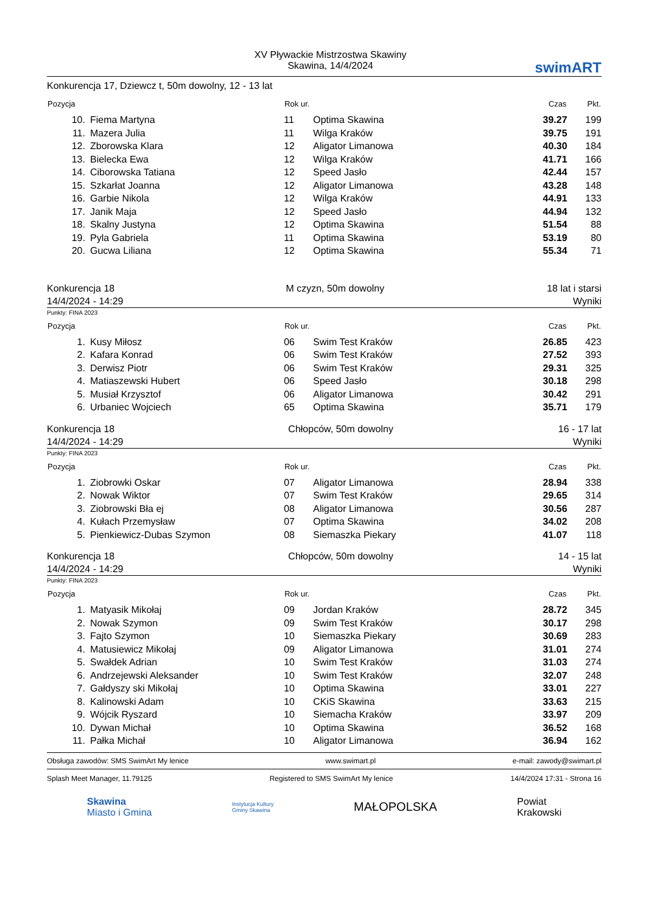XV Pływackie Mistrzostwa Skawiny
Skawina, 14/4/2024
swimART
Konkurencja 17, Dziewcz t, 50m dowolny, 12 - 13 lat
| Pozycja | | Rok ur. | | Czas | Pkt. |
| --- | --- | --- | --- | --- | --- |
| 10. | Fiema Martyna | 11 | Optima Skawina | 39.27 | 199 |
| 11. | Mazera Julia | 11 | Wilga Kraków | 39.75 | 191 |
| 12. | Zborowska Klara | 12 | Aligator Limanowa | 40.30 | 184 |
| 13. | Bielecka Ewa | 12 | Wilga Kraków | 41.71 | 166 |
| 14. | Ciborowska Tatiana | 12 | Speed Jasło | 42.44 | 157 |
| 15. | Szkarłat Joanna | 12 | Aligator Limanowa | 43.28 | 148 |
| 16. | Garbie Nikola | 12 | Wilga Kraków | 44.91 | 133 |
| 17. | Janik Maja | 12 | Speed Jasło | 44.94 | 132 |
| 18. | Skalny Justyna | 12 | Optima Skawina | 51.54 | 88 |
| 19. | Pyla Gabriela | 11 | Optima Skawina | 53.19 | 80 |
| 20. | Gucwa Liliana | 12 | Optima Skawina | 55.34 | 71 |
Konkurencja 18
14/4/2024 - 14:29
M czyzn, 50m dowolny 18 lat i starsi
Wyniki
Punkty: FINA 2023
| Pozycja | | Rok ur. | | Czas | Pkt. |
| --- | --- | --- | --- | --- | --- |
| 1. | Kusy Miłosz | 06 | Swim Test Kraków | 26.85 | 423 |
| 2. | Kafara Konrad | 06 | Swim Test Kraków | 27.52 | 393 |
| 3. | Derwisz Piotr | 06 | Swim Test Kraków | 29.31 | 325 |
| 4. | Matiaszewski Hubert | 06 | Speed Jasło | 30.18 | 298 |
| 5. | Musiał Krzysztof | 06 | Aligator Limanowa | 30.42 | 291 |
| 6. | Urbaniec Wojciech | 65 | Optima Skawina | 35.71 | 179 |
Konkurencja 18
14/4/2024 - 14:29
Chłopców, 50m dowolny 16 - 17 lat
Wyniki
Punkty: FINA 2023
| Pozycja | | Rok ur. | | Czas | Pkt. |
| --- | --- | --- | --- | --- | --- |
| 1. | Ziobrowki Oskar | 07 | Aligator Limanowa | 28.94 | 338 |
| 2. | Nowak Wiktor | 07 | Swim Test Kraków | 29.65 | 314 |
| 3. | Ziobrowski Bła ej | 08 | Aligator Limanowa | 30.56 | 287 |
| 4. | Kułach Przemysław | 07 | Optima Skawina | 34.02 | 208 |
| 5. | Pienkiewicz-Dubas Szymon | 08 | Siemaszka Piekary | 41.07 | 118 |
Konkurencja 18
14/4/2024 - 14:29
Chłopców, 50m dowolny 14 - 15 lat
Wyniki
Punkty: FINA 2023
| Pozycja | | Rok ur. | | Czas | Pkt. |
| --- | --- | --- | --- | --- | --- |
| 1. | Matyasik Mikołaj | 09 | Jordan Kraków | 28.72 | 345 |
| 2. | Nowak Szymon | 09 | Swim Test Kraków | 30.17 | 298 |
| 3. | Fajto Szymon | 10 | Siemaszka Piekary | 30.69 | 283 |
| 4. | Matusiewicz Mikołaj | 09 | Aligator Limanowa | 31.01 | 274 |
| 5. | Swałdek Adrian | 10 | Swim Test Kraków | 31.03 | 274 |
| 6. | Andrzejewski Aleksander | 10 | Swim Test Kraków | 32.07 | 248 |
| 7. | Gałdyszy ski Mikołaj | 10 | Optima Skawina | 33.01 | 227 |
| 8. | Kalinowski Adam | 10 | CKiS Skawina | 33.63 | 215 |
| 9. | Wójcik Ryszard | 10 | Siemacha Kraków | 33.97 | 209 |
| 10. | Dywan Michał | 10 | Optima Skawina | 36.52 | 168 |
| 11. | Pałka Michał | 10 | Aligator Limanowa | 36.94 | 162 |
Obsługa zawodów: SMS SwimArt My lenice www.swimart.pl e-mail: zawody@swimart.pl
Splash Meet Manager, 11.79125 Registered to SMS SwimArt My lenice 14/4/2024 17:31 - Strona 16
Skawina
Miasto i Gmina
Instytucja Kultury
Gminy Skawina
MAŁOPOLSKA
Powiat
Krakowski